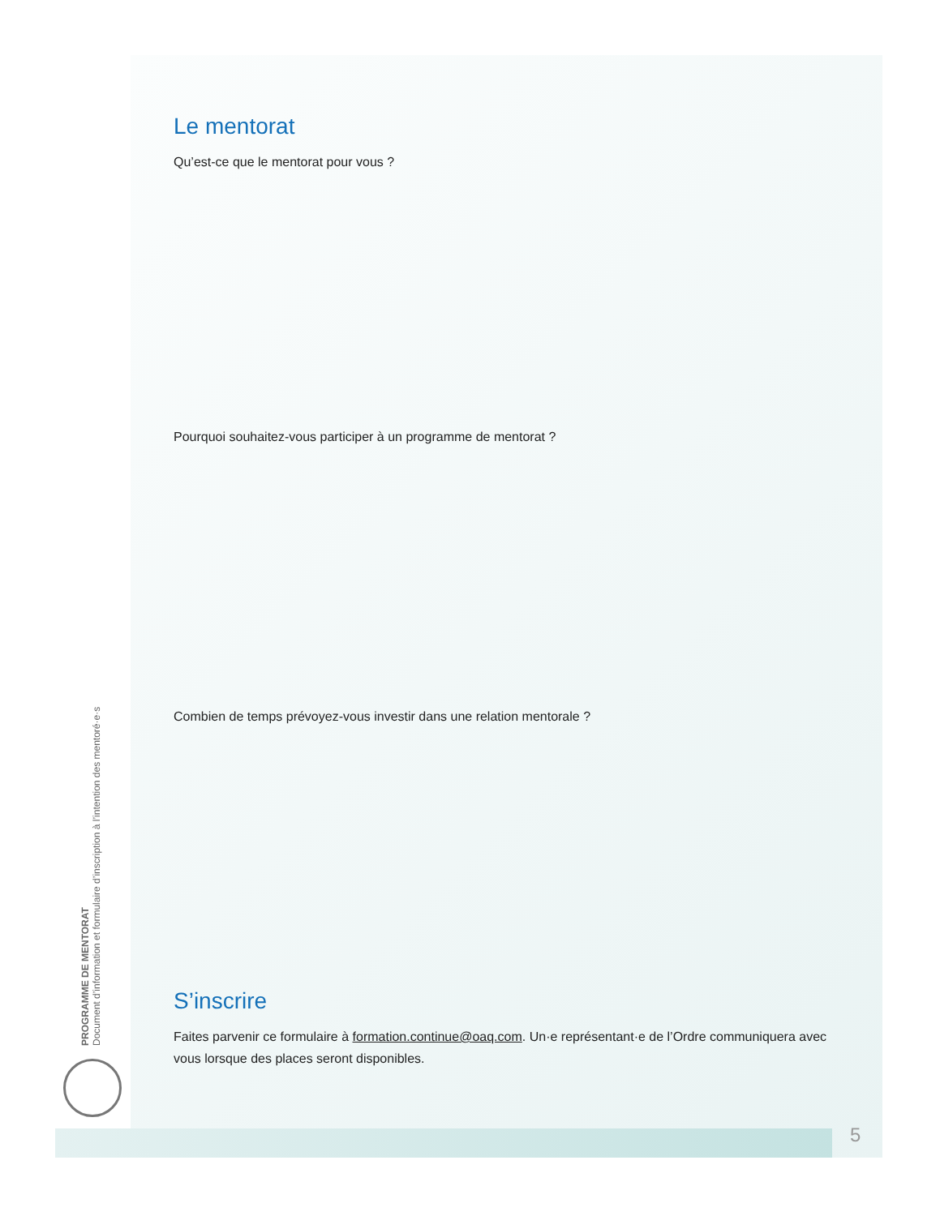Le mentorat
Qu’est-ce que le mentorat pour vous ?
Pourquoi souhaitez-vous participer à un programme de mentorat ?
Combien de temps prévoyez-vous investir dans une relation mentorale ?
S’inscrire
Faites parvenir ce formulaire à formation.continue@oaq.com. Un·e représentant·e de l’Ordre communiquera avec vous lorsque des places seront disponibles.
PROGRAMME DE MENTORAT
Document d’information et formulaire d’inscription à l’intention des mentoré·e·s
5